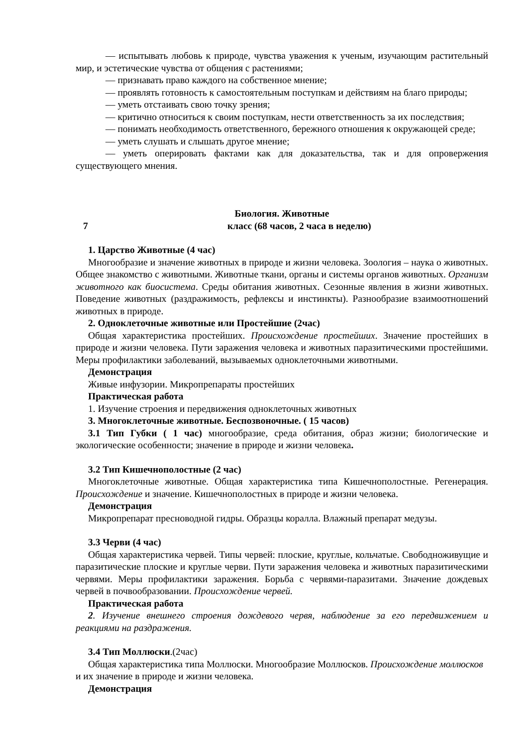— испытывать любовь к природе, чувства уважения к ученым, изучающим растительный мир, и эстетические чувства от общения с растениями;
— признавать право каждого на собственное мнение;
— проявлять готовность к самостоятельным поступкам и действиям на благо природы;
— уметь отстаивать свою точку зрения;
— критично относиться к своим поступкам, нести ответственность за их последствия;
— понимать необходимость ответственного, бережного отношения к окружающей среде;
— уметь слушать и слышать другое мнение;
— уметь оперировать фактами как для доказательства, так и для опровержения существующего мнения.
Биология. Животные
7 класс (68 часов, 2 часа в неделю)
1. Царство Животные (4 час)
Многообразие и значение животных в природе и жизни человека. Зоология – наука о животных. Общее знакомство с животными. Животные ткани, органы и системы органов животных. Организм животного как биосистема. Среды обитания животных. Сезонные явления в жизни животных. Поведение животных (раздражимость, рефлексы и инстинкты). Разнообразие взаимоотношений животных в природе.
2. Одноклеточные животные или Простейшие (2час)
Общая характеристика простейших. Происхождение простейших. Значение простейших в природе и жизни человека. Пути заражения человека и животных паразитическими простейшими. Меры профилактики заболеваний, вызываемых одноклеточными животными.
Демонстрация
Живые инфузории. Микропрепараты простейших
Практическая работа
1. Изучение строения и передвижения одноклеточных животных
3. Многоклеточные животные. Беспозвоночные. ( 15 часов)
3.1 Тип Губки ( 1 час) многообразие, среда обитания, образ жизни; биологические и экологические особенности; значение в природе и жизни человека.
3.2 Тип Кишечнополостные (2 час)
Многоклеточные животные. Общая характеристика типа Кишечнополостные. Регенерация. Происхождение и значение. Кишечнополостных в природе и жизни человека.
Демонстрация
Микропрепарат пресноводной гидры. Образцы коралла. Влажный препарат медузы.
3.3 Черви (4 час)
Общая характеристика червей. Типы червей: плоские, круглые, кольчатые. Свободноживущие и паразитические плоские и круглые черви. Пути заражения человека и животных паразитическими червями. Меры профилактики заражения. Борьба с червями-паразитами. Значение дождевых червей в почвообразовании. Происхождение червей.
Практическая работа
2. Изучение внешнего строения дождевого червя, наблюдение за его передвижением и реакциями на раздражения.
3.4 Тип Моллюски.(2час)
Общая характеристика типа Моллюски. Многообразие Моллюсков. Происхождение моллюсков и их значение в природе и жизни человека.
Демонстрация